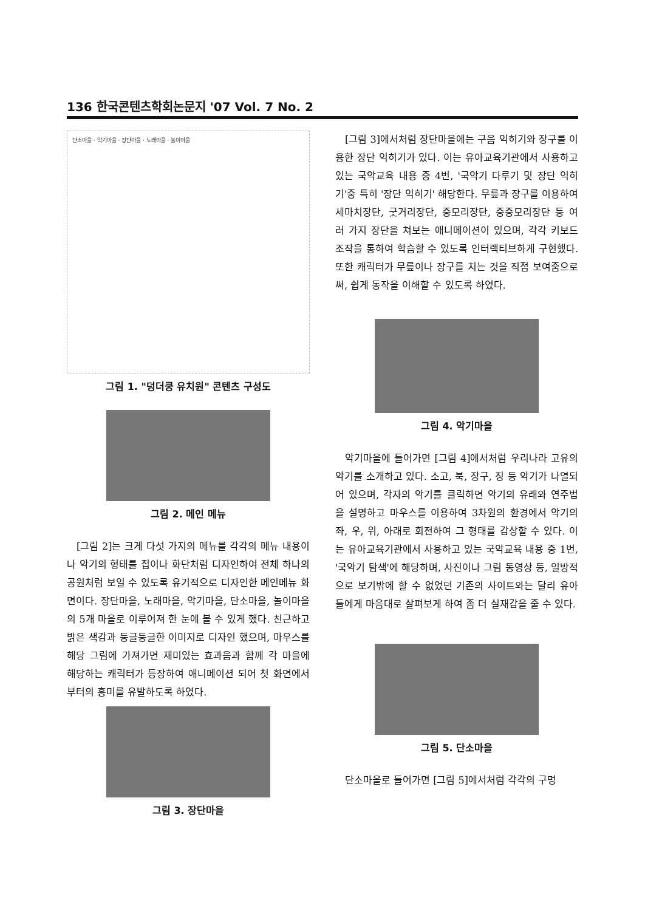136 한국콘텐츠학회논문지 '07 Vol. 7 No. 2
단소마을 · 악기마을 · 장단마을 · 노래마을 · 놀이마을
그림 1. "덩더쿵 유치원" 콘텐츠 구성도
그림 2. 메인 메뉴
[그림 2]는 크게 다섯 가지의 메뉴를 각각의 메뉴 내용이나 악기의 형태를 집이나 화단처럼 디자인하여 전체 하나의 공원처럼 보일 수 있도록 유기적으로 디자인한 메인메뉴 화면이다. 장단마을, 노래마을, 악기마을, 단소마을, 놀이마을의 5개 마을로 이루어져 한 눈에 볼 수 있게 했다. 친근하고 밝은 색감과 둥글둥글한 이미지로 디자인 했으며, 마우스를 해당 그림에 가져가면 재미있는 효과음과 함께 각 마을에 해당하는 캐릭터가 등장하여 애니메이션 되어 첫 화면에서부터의 흥미를 유발하도록 하였다.
그림 3. 장단마을
[그림 3]에서처럼 장단마을에는 구음 익히기와 장구를 이용한 장단 익히기가 있다. 이는 유아교육기관에서 사용하고 있는 국악교육 내용 중 4번, '국악기 다루기 및 장단 익히기'중 특히 '장단 익히기' 해당한다. 무릎과 장구를 이용하여 세마치장단, 굿거리장단, 중모리장단, 중중모리장단 등 여러 가지 장단을 쳐보는 애니메이션이 있으며, 각각 키보드 조작을 통하여 학습할 수 있도록 인터랙티브하게 구현했다. 또한 캐릭터가 무릎이나 장구를 치는 것을 직접 보여줌으로써, 쉽게 동작을 이해할 수 있도록 하였다.
그림 4. 악기마을
악기마을에 들어가면 [그림 4]에서처럼 우리나라 고유의 악기를 소개하고 있다. 소고, 북, 장구, 징 등 악기가 나열되어 있으며, 각자의 악기를 클릭하면 악기의 유래와 연주법을 설명하고 마우스를 이용하여 3차원의 환경에서 악기의 좌, 우, 위, 아래로 회전하여 그 형태를 감상할 수 있다. 이는 유아교육기관에서 사용하고 있는 국악교육 내용 중 1번, '국악기 탐색'에 해당하며, 사진이나 그림 동영상 등, 일방적으로 보기밖에 할 수 없었던 기존의 사이트와는 달리 유아들에게 마음대로 살펴보게 하여 좀 더 실재감을 줄 수 있다.
그림 5. 단소마을
단소마을로 들어가면 [그림 5]에서처럼 각각의 구멍